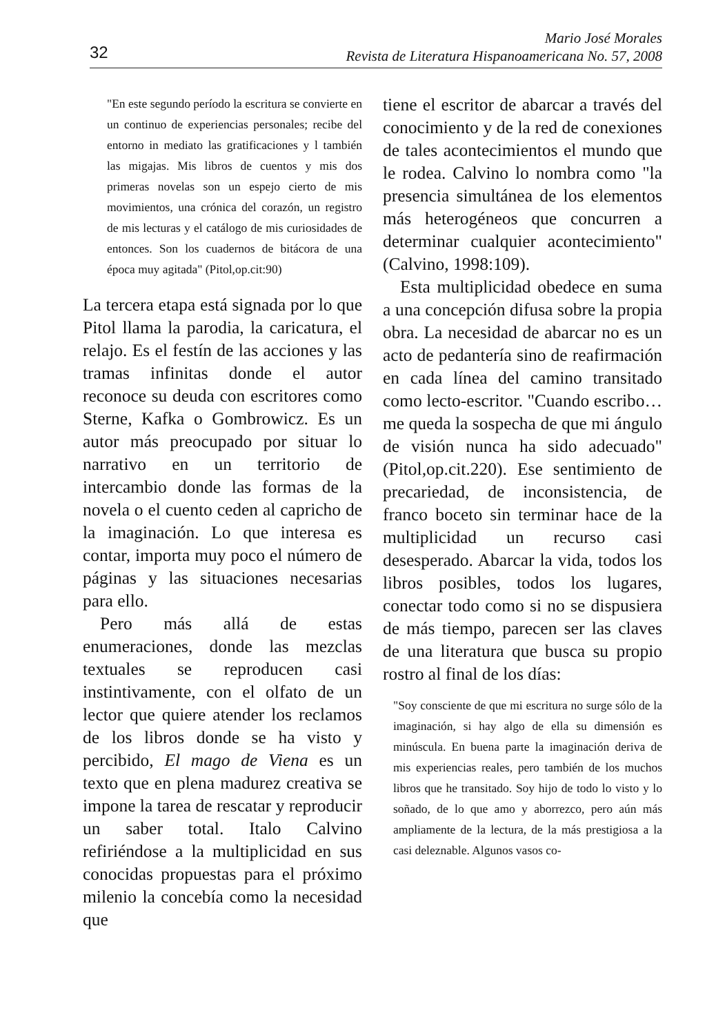32
Mario José Morales
Revista de Literatura Hispanoamericana No. 57, 2008
"En este segundo período la escritura se convierte en un continuo de experiencias personales; recibe del entorno in mediato las gratificaciones y l también las migajas. Mis libros de cuentos y mis dos primeras novelas son un espejo cierto de mis movimientos, una crónica del corazón, un registro de mis lecturas y el catálogo de mis curiosidades de entonces. Son los cuadernos de bitácora de una época muy agitada" (Pitol,op.cit:90)
La tercera etapa está signada por lo que Pitol llama la parodia, la caricatura, el relajo. Es el festín de las acciones y las tramas infinitas donde el autor reconoce su deuda con escritores como Sterne, Kafka o Gombrowicz. Es un autor más preocupado por situar lo narrativo en un territorio de intercambio donde las formas de la novela o el cuento ceden al capricho de la imaginación. Lo que interesa es contar, importa muy poco el número de páginas y las situaciones necesarias para ello.
Pero más allá de estas enumeraciones, donde las mezclas textuales se reproducen casi instintivamente, con el olfato de un lector que quiere atender los reclamos de los libros donde se ha visto y percibido, El mago de Viena es un texto que en plena madurez creativa se impone la tarea de rescatar y reproducir un saber total. Italo Calvino refiriéndose a la multiplicidad en sus conocidas propuestas para el próximo milenio la concebía como la necesidad que
tiene el escritor de abarcar a través del conocimiento y de la red de conexiones de tales acontecimientos el mundo que le rodea. Calvino lo nombra como "la presencia simultánea de los elementos más heterogéneos que concurren a determinar cualquier acontecimiento" (Calvino, 1998:109).
Esta multiplicidad obedece en suma a una concepción difusa sobre la propia obra. La necesidad de abarcar no es un acto de pedantería sino de reafirmación en cada línea del camino transitado como lecto-escritor. "Cuando escribo…me queda la sospecha de que mi ángulo de visión nunca ha sido adecuado"(Pitol,op.cit.220). Ese sentimiento de precariedad, de inconsistencia, de franco boceto sin terminar hace de la multiplicidad un recurso casi desesperado. Abarcar la vida, todos los libros posibles, todos los lugares, conectar todo como si no se dispusiera de más tiempo, parecen ser las claves de una literatura que busca su propio rostro al final de los días:
"Soy consciente de que mi escritura no surge sólo de la imaginación, si hay algo de ella su dimensión es minúscula. En buena parte la imaginación deriva de mis experiencias reales, pero también de los muchos libros que he transitado. Soy hijo de todo lo visto y lo soñado, de lo que amo y aborrezco, pero aún más ampliamente de la lectura, de la más prestigiosa a la casi deleznable. Algunos vasos co-